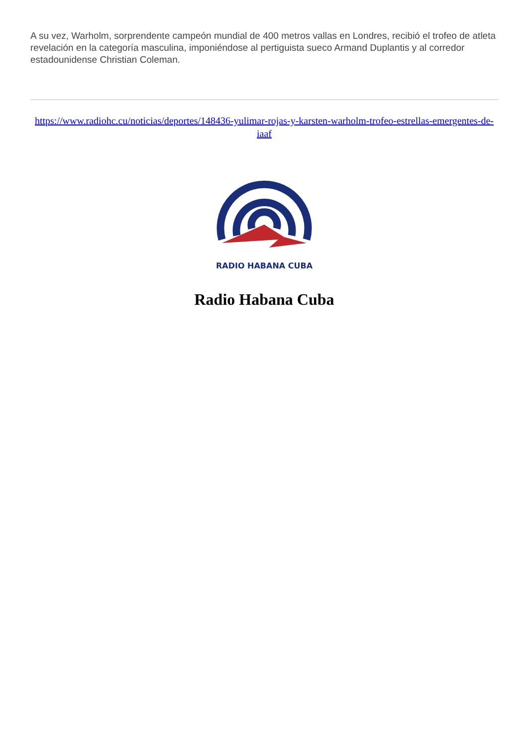A su vez, Warholm, sorprendente campeón mundial de 400 metros vallas en Londres, recibió el trofeo de atleta revelación en la categoría masculina, imponiéndose al pertiguista sueco Armand Duplantis y al corredor estadounidense Christian Coleman.
https://www.radiohc.cu/noticias/deportes/148436-yulimar-rojas-y-karsten-warholm-trofeo-estrellas-emergentes-de-iaaf
RADIO HABANA CUBA
Radio Habana Cuba